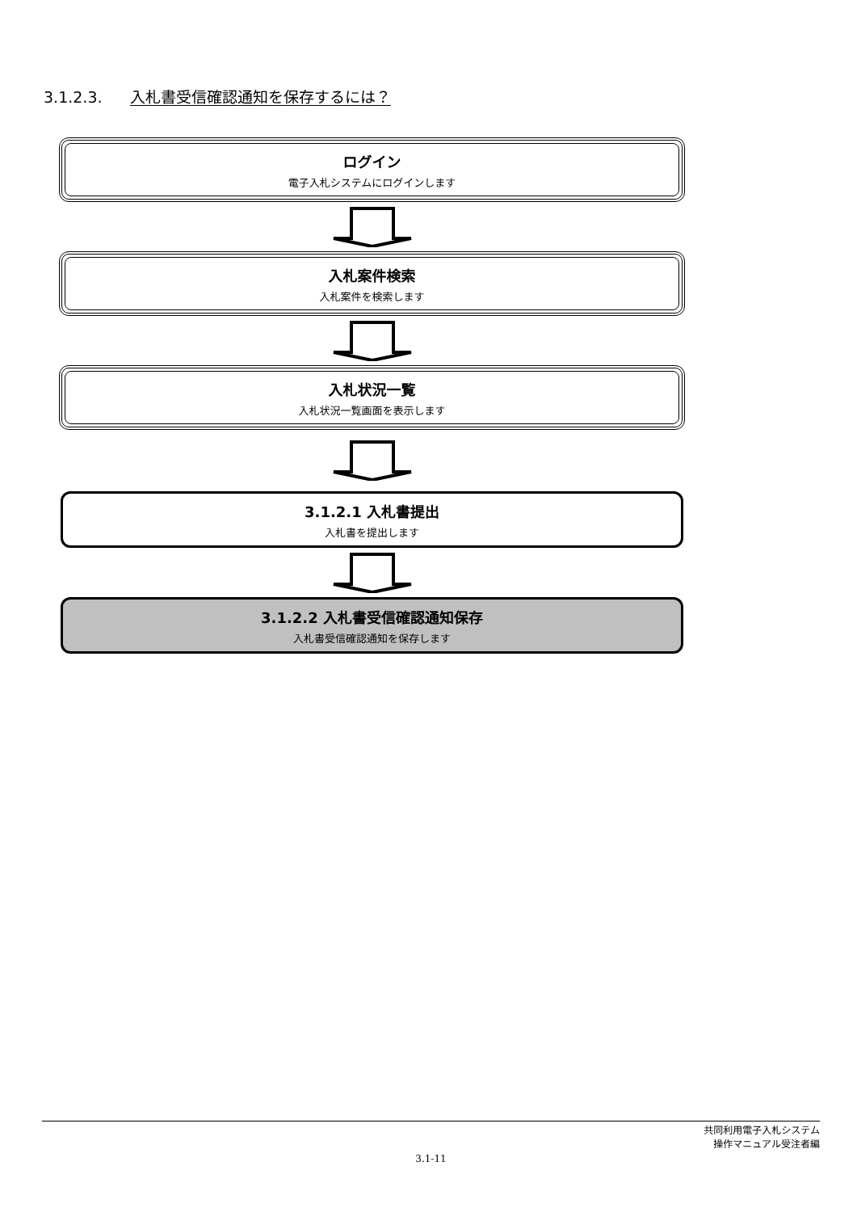3.1.2.3. 入札書受信確認通知を保存するには？
ログイン
電子入札システムにログインします
入札案件検索
入札案件を検索します
入札状況一覧
入札状況一覧画面を表示します
3.1.2.1 入札書提出
入札書を提出します
3.1.2.2 入札書受信確認通知保存
入札書受信確認通知を保存します
共同利用電子入札システム
操作マニュアル受注者編
3.1-11